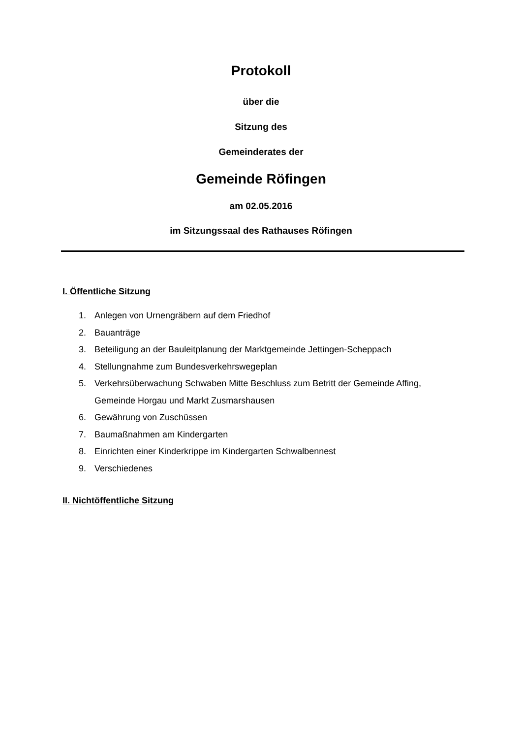Protokoll
über die
Sitzung des
Gemeinderates der
Gemeinde Röfingen
am 02.05.2016
im Sitzungssaal des Rathauses Röfingen
I. Öffentliche Sitzung
1. Anlegen von Urnengräbern auf dem Friedhof
2. Bauanträge
3. Beteiligung an der Bauleitplanung der Marktgemeinde Jettingen-Scheppach
4. Stellungnahme zum Bundesverkehrswegeplan
5. Verkehrsüberwachung Schwaben Mitte Beschluss zum Betritt der Gemeinde Affing, Gemeinde Horgau und Markt Zusmarshausen
6. Gewährung von Zuschüssen
7. Baumaßnahmen am Kindergarten
8. Einrichten einer Kinderkrippe im Kindergarten Schwalbennest
9. Verschiedenes
II. Nichtöffentliche Sitzung